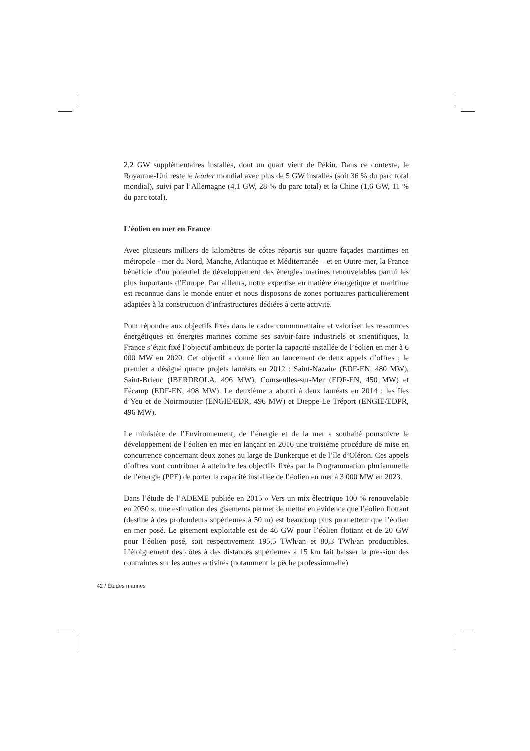2,2 GW supplémentaires installés, dont un quart vient de Pékin. Dans ce contexte, le Royaume-Uni reste le leader mondial avec plus de 5 GW installés (soit 36 % du parc total mondial), suivi par l’Allemagne (4,1 GW, 28 % du parc total) et la Chine (1,6 GW, 11 % du parc total).
L’éolien en mer en France
Avec plusieurs milliers de kilomètres de côtes répartis sur quatre façades maritimes en métropole - mer du Nord, Manche, Atlantique et Méditerranée – et en Outre-mer, la France bénéficie d’un potentiel de développement des énergies marines renouvelables parmi les plus importants d’Europe. Par ailleurs, notre expertise en matière énergétique et maritime est reconnue dans le monde entier et nous disposons de zones portuaires particulièrement adaptées à la construction d’infrastructures dédiées à cette activité.
Pour répondre aux objectifs fixés dans le cadre communautaire et valoriser les ressources énergétiques en énergies marines comme ses savoir-faire industriels et scientifiques, la France s’était fixé l’objectif ambitieux de porter la capacité installée de l’éolien en mer à 6 000 MW en 2020. Cet objectif a donné lieu au lancement de deux appels d’offres ; le premier a désigné quatre projets lauréats en 2012 : Saint-Nazaire (EDF-EN, 480 MW), Saint-Brieuc (IBERDROLA, 496 MW), Courseulles-sur-Mer (EDF-EN, 450 MW) et Fécamp (EDF-EN, 498 MW). Le deuxième a abouti à deux lauréats en 2014 : les îles d’Yeu et de Noirmoutier (ENGIE/EDR, 496 MW) et Dieppe-Le Tréport (ENGIE/EDPR, 496 MW).
Le ministère de l’Environnement, de l’énergie et de la mer a souhaité poursuivre le développement de l’éolien en mer en lançant en 2016 une troisième procédure de mise en concurrence concernant deux zones au large de Dunkerque et de l’île d’Oléron. Ces appels d’offres vont contribuer à atteindre les objectifs fixés par la Programmation pluriannuelle de l’énergie (PPE) de porter la capacité installée de l’éolien en mer à 3 000 MW en 2023.
Dans l’étude de l’ADEME publiée en 2015 « Vers un mix électrique 100 % renouvelable en 2050 », une estimation des gisements permet de mettre en évidence que l’éolien flottant (destiné à des profondeurs supérieures à 50 m) est beaucoup plus prometteur que l’éolien en mer posé. Le gisement exploitable est de 46 GW pour l’éolien flottant et de 20 GW pour l’éolien posé, soit respectivement 195,5 TWh/an et 80,3 TWh/an productibles. L’éloignement des côtes à des distances supérieures à 15 km fait baisser la pression des contraintes sur les autres activités (notamment la pêche professionnelle)
42 / Études marines